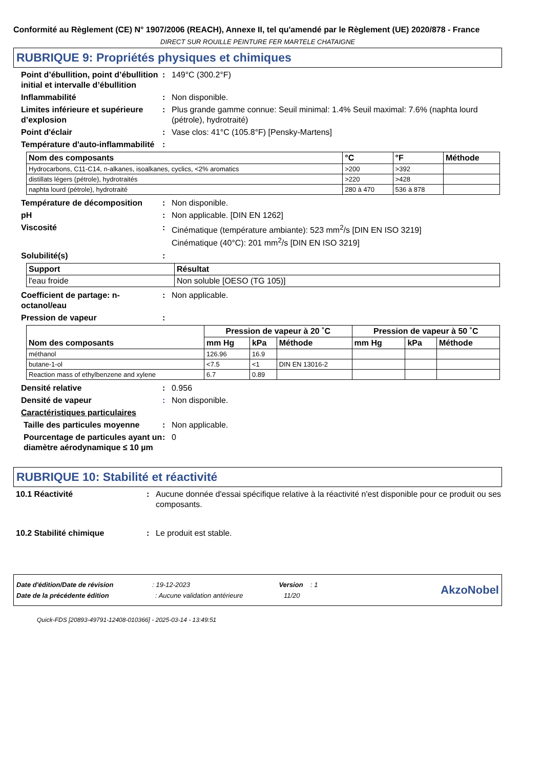Conformité au Règlement (CE) N° 1907/2006 (REACH), Annexe II, tel qu'amendé par le Règlement (UE) 2020/878 - France
DIRECT SUR ROUILLE PEINTURE FER MARTELE CHATAIGNE
RUBRIQUE 9: Propriétés physiques et chimiques
Point d’ébullition, point d’ébullition initial et intervalle d’ébullition
: 149°C (300.2°F)
Inflammabilité : Non disponible.
Limites inférieure et supérieure d’explosion
: Plus grande gamme connue: Seuil minimal: 1.4% Seuil maximal: 7.6% (naphta lourd (pétrole), hydrotraité)
Point d'éclair : Vase clos: 41°C (105.8°F) [Pensky-Martens]
Température d'auto-inflammabilité
:
| Nom des composants | °C | °F | Méthode |
| --- | --- | --- | --- |
| Hydrocarbons, C11-C14, n-alkanes, isoalkanes, cyclics, <2% aromatics | >200 | >392 | |
| distillats légers (pétrole), hydrotraités | >220 | >428 | |
| naphta lourd (pétrole), hydrotraité | 280 à 470 | 536 à 878 | |
Température de décomposition : Non disponible.
pH : Non applicable. [DIN EN 1262]
Viscosité : Cinématique (température ambiante): 523 mm<sup>2</sup>/s [DIN EN ISO 3219]
Cinématique (40°C): 201 mm<sup>2</sup>/s [DIN EN ISO 3219]
Solubilité(s) :
| Support | Résultat |
| --- | --- |
| l'eau froide | Non soluble [OESO (TG 105)] |
Coefficient de partage: n-octanol/eau
: Non applicable.
Pression de vapeur :
| Nom des composants | Pression de vapeur à 20 ˚C | | | Pression de vapeur à 50 ˚C | | |
| --- | --- | --- | --- | --- | --- | --- |
| | mm Hg | kPa | Méthode | mm Hg | kPa | Méthode |
| méthanol | 126.96 | 16.9 | | | | |
| butane-1-ol | <7.5 | <1 | DIN EN 13016-2 | | | |
| Reaction mass of ethylbenzene and xylene | 6.7 | 0.89 | | | | |
Densité relative : 0.956
Densité de vapeur : Non disponible.
Caractéristiques particulaires
Taille des particules moyenne
: Non applicable.
Pourcentage de particules ayant un diamètre aérodynamique ≤ 10 µm
: 0
RUBRIQUE 10: Stabilité et réactivité
10.1 Réactivité : Aucune donnée d'essai spécifique relative à la réactivité n'est disponible pour ce produit ou ses composants.
10.2 Stabilité chimique : Le produit est stable.
Date d'édition/Date de révision : 19-12-2023 Version : 1
Date de la précédente édition : Aucune validation antérieure 11/20
AkzoNobel
Quick-FDS [20893-49791-12408-010366] - 2025-03-14 - 13:49:51